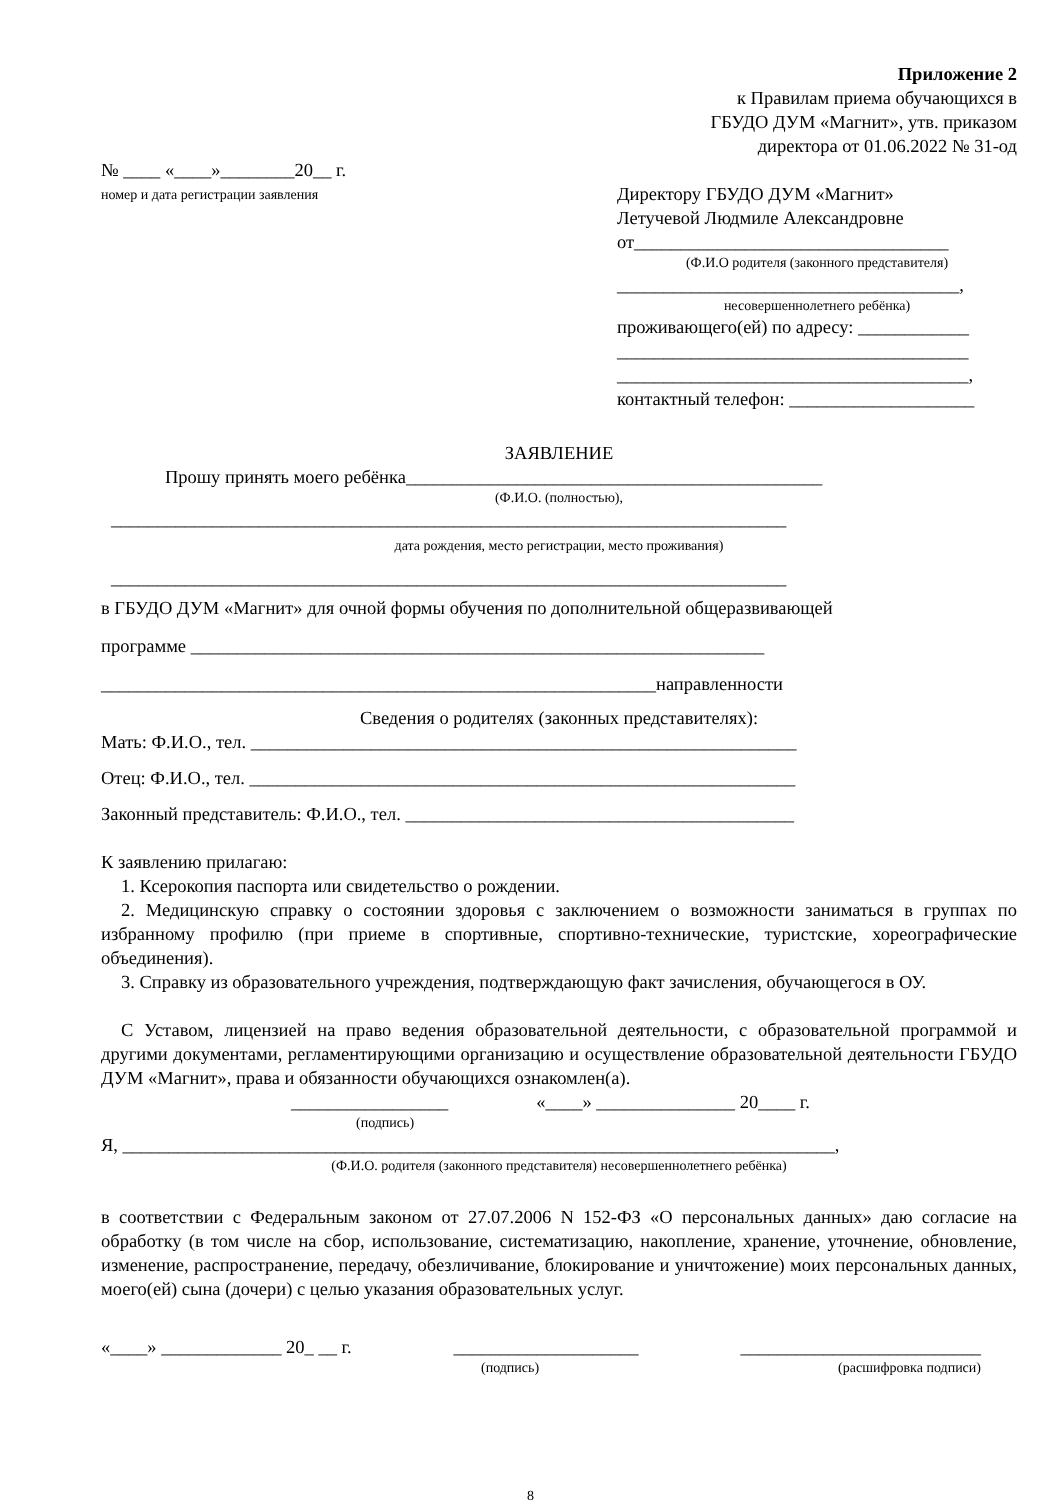Приложение 2
к Правилам приема обучающихся в
ГБУДО ДУМ «Магнит», утв. приказом
директора от 01.06.2022 № 31-од
№ ____ «____»________20__ г.
номер и дата регистрации заявления
Директору ГБУДО ДУМ «Магнит»
Летучевой Людмиле Александровне
от__________________________________
(Ф.И.О родителя (законного представителя)
_____________________________________,
несовершеннолетнего ребёнка)
проживающего(ей) по адресу: ____________
______________________________________
______________________________________,
контактный телефон: ____________________
ЗАЯВЛЕНИЕ
Прошу принять моего ребёнка_____________________________________________
(Ф.И.О. (полностью),
_________________________________________________________________________
дата рождения, место регистрации, место проживания)
_________________________________________________________________________
в ГБУДО ДУМ «Магнит» для очной формы обучения по дополнительной общеразвивающей
программе ______________________________________________________________
____________________________________________________________направленности
Сведения о родителях (законных представителях):
Мать: Ф.И.О., тел. ___________________________________________________________
Отец: Ф.И.О., тел. ___________________________________________________________
Законный представитель: Ф.И.О., тел. __________________________________________
К заявлению прилагаю:
1. Ксерокопия паспорта или свидетельство о рождении.
2. Медицинскую справку о состоянии здоровья с заключением о возможности заниматься в группах по избранному профилю (при приеме в спортивные, спортивно-технические, туристские, хореографические объединения).
3. Справку из образовательного учреждения, подтверждающую факт зачисления, обучающегося в ОУ.
С Уставом, лицензией на право ведения образовательной деятельности, с образовательной программой и другими документами, регламентирующими организацию и осуществление образовательной деятельности ГБУДО ДУМ «Магнит», права и обязанности обучающихся ознакомлен(а).
_________________ «____» _______________ 20____ г.
(подпись)
Я, _____________________________________________________________________________,
(Ф.И.О. родителя (законного представителя) несовершеннолетнего ребёнка)
в соответствии с Федеральным законом от 27.07.2006 N 152-ФЗ «О персональных данных» даю согласие на обработку (в том числе на сбор, использование, систематизацию, накопление, хранение, уточнение, обновление, изменение, распространение, передачу, обезличивание, блокирование и уничтожение) моих персональных данных, моего(ей) сына (дочери) с целью указания образовательных услуг.
«____» _____________ 20_ __ г. ____________________ __________________________
(подпись) (расшифровка подписи)
8